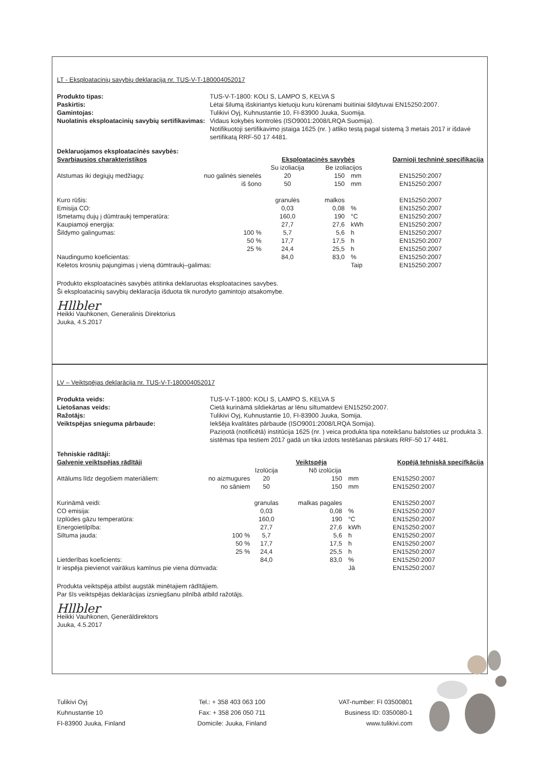LT - Eksploatacinių savybių deklaraciją nr. TUS-V-T-180004052017
Produkto tipas: TUS-V-T-1800: KOLI S, LAMPO S, KELVA S Paskirtis: Lėtai šilumą išskiriantys kietuoju kuru kūrenami buitiniai šildytuvai EN15250:2007. Gamintojas: Tulikivi Oyj, Kuhnustantie 10, FI-83900 Juuka, Suomija. Nuolatinis eksploatacinių savybių sertifikavimas: Vidaus kokybės kontrolės (ISO9001:2008/LRQA Suomija).
Notifikuotoji sertifikavimo įstaiga 1625 (nr. ) atliko testą pagal sistemą 3 metais 2017 ir išdavė sertifikatą RRF-50 17 4481.
| Deklaruojamos eksploatacinės savybės: | | | | | |
| Svarbiausios charakteristikos | | Eksploatacinės savybės | | | Darnioji techninė specifikacija |
| | | Su izoliacija | Be izoliacijos | | |
| Atstumas iki degiųjų medžiagų: | nuo galinės sienelės | 20 | 150 | mm | EN15250:2007 |
| | iš šono | 50 | 150 | mm | EN15250:2007 |
| Kuro rūšis: | | granulės | malkos | | EN15250:2007 |
| Emisija CO: | | 0,03 | 0,08 | % | EN15250:2007 |
| Išmetamų dujų į dūmtraukį temperatūra: | | 160,0 | 190 | °C | EN15250:2007 |
| Kaupiamoji energija: | | 27,7 | 27,6 | kWh | EN15250:2007 |
| Šildymo galingumas: | 100 % | 5,7 | 5,6 | h | EN15250:2007 |
| | 50 % | 17,7 | 17,5 | h | EN15250:2007 |
| | 25 % | 24,4 | 25,5 | h | EN15250:2007 |
| Naudingumo koeficientas: | | 84,0 | 83,0 | % | EN15250:2007 |
| Keletos krosnių pajungimas į vieną dūmtraukį–galimas: | | | | Taip | EN15250:2007 |
Produkto eksploatacinės savybės atitinka deklaruotas eksploatacines savybes.
Ši eksploatacinių savybių deklaracija išduota tik nurodyto gamintojo atsakomybe.
Hllbler
Heikki Vauhkonen, Generalinis Direktorius
Juuka, 4.5.2017
LV – Veiktspējas deklarācija nr. TUS-V-T-180004052017
Produkta veids: TUS-V-T-1800: KOLI S, LAMPO S, KELVA S Lietošanas veids: Cietā kurināmā sildiekārtas ar lēnu siltumatdevi EN15250:2007. Ražotājs: Tulikivi Oyj, Kuhnustantie 10, FI-83900 Juuka, Somija. Veiktspējas snieguma pārbaude: Iekšēja kvalitātes pārbaude (ISO9001:2008/LRQA Somija).
Paziņotā (notificētā) institūcija 1625 (nr. ) veica produkta tipa noteikšanu balstoties uz produkta 3. sistēmas tipa testiem 2017 gadā un tika izdots testēšanas pārskats RRF-50 17 4481.
| Tehniskie rādītāji: | | | | | |
| Galvenie veiktspējas rādītāji | | Veiktspēja | | | Kopējā tehniskā specifkācija |
| | | Izolūcija | Nõ izolūcija | | |
| Attālums līdz degošiem materiāliem: | no aizmugures | 20 | 150 | mm | EN15250:2007 |
| | no sāniem | 50 | 150 | mm | EN15250:2007 |
| Kurināmā veidi: | | granulas | malkas pagales | | EN15250:2007 |
| CO emisija: | | 0,03 | 0,08 | % | EN15250:2007 |
| Izplūdes gāzu temperatūra: | | 160,0 | 190 | °C | EN15250:2007 |
| Energoietilpība: | | 27,7 | 27,6 | kWh | EN15250:2007 |
| Siltuma jauda: | 100 % | 5,7 | 5,6 | h | EN15250:2007 |
| | 50 % | 17,7 | 17,5 | h | EN15250:2007 |
| | 25 % | 24,4 | 25,5 | h | EN15250:2007 |
| Lietderības koeficients: | | 84,0 | 83,0 | % | EN15250:2007 |
| Ir iespēja pievienot vairākus kamīnus pie viena dūmvada: | | | | Jā | EN15250:2007 |
Produkta veiktspēja atbilst augstāk minētajiem rādītājiem.
Par šīs veiktspējas deklarācijas izsniegšanu pilnībā atbild ražotājs.
Hllbler
Heikki Vauhkonen, Ģenerāldirektors
Juuka, 4.5.2017
Tulikivi Oyj
Kuhnustantie 10
FI-83900 Juuka, Finland
Tel.: + 358 403 063 100
Fax: + 358 206 050 711
Domicile: Juuka, Finland
VAT-number: FI 03500801
Business ID: 0350080-1
www.tulikivi.com